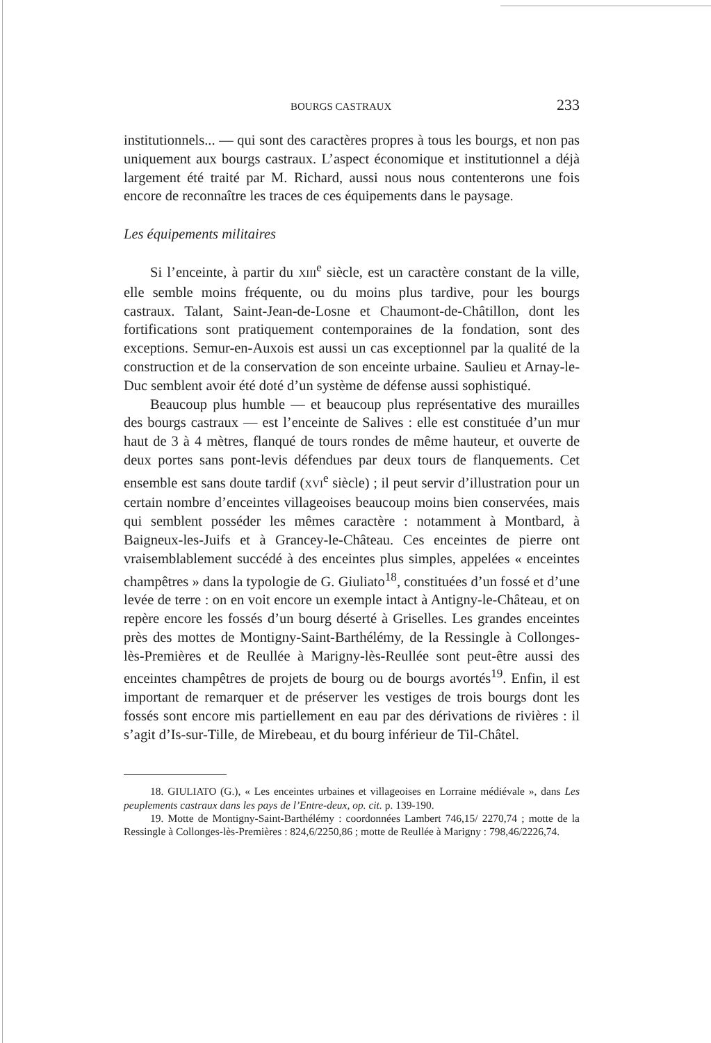BOURGS CASTRAUX 233
institutionnels... — qui sont des caractères propres à tous les bourgs, et non pas uniquement aux bourgs castraux. L’aspect économique et institutionnel a déjà largement été traité par M. Richard, aussi nous nous contenterons une fois encore de reconnaître les traces de ces équipements dans le paysage.
Les équipements militaires
Si l’enceinte, à partir du XIII<sup>e</sup> siècle, est un caractère constant de la ville, elle semble moins fréquente, ou du moins plus tardive, pour les bourgs castraux. Talant, Saint-Jean-de-Losne et Chaumont-de-Châtillon, dont les fortifications sont pratiquement contemporaines de la fondation, sont des exceptions. Semur-en-Auxois est aussi un cas exceptionnel par la qualité de la construction et de la conservation de son enceinte urbaine. Saulieu et Arnay-le-Duc semblent avoir été doté d’un système de défense aussi sophistiqué.
Beaucoup plus humble — et beaucoup plus représentative des murailles des bourgs castraux — est l’enceinte de Salives : elle est constituée d’un mur haut de 3 à 4 mètres, flanqué de tours rondes de même hauteur, et ouverte de deux portes sans pont-levis défendues par deux tours de flanquements. Cet ensemble est sans doute tardif (XVI<sup>e</sup> siècle) ; il peut servir d’illustration pour un certain nombre d’enceintes villageoises beaucoup moins bien conservées, mais qui semblent posséder les mêmes caractère : notamment à Montbard, à Baigneux-les-Juifs et à Grancey-le-Château. Ces enceintes de pierre ont vraisemblablement succédé à des enceintes plus simples, appelées « enceintes champêtres » dans la typologie de G. Giuliato<sup>18</sup>, constituées d’un fossé et d’une levée de terre : on en voit encore un exemple intact à Antigny-le-Château, et on repère encore les fossés d’un bourg déserté à Griselles. Les grandes enceintes près des mottes de Montigny-Saint-Barthélémy, de la Ressingle à Collonges-lès-Premières et de Reullée à Marigny-lès-Reullée sont peut-être aussi des enceintes champêtres de projets de bourg ou de bourgs avortés<sup>19</sup>. Enfin, il est important de remarquer et de préserver les vestiges de trois bourgs dont les fossés sont encore mis partiellement en eau par des dérivations de rivières : il s’agit d’Is-sur-Tille, de Mirebeau, et du bourg inférieur de Til-Châtel.
18. GIULIATO (G.), « Les enceintes urbaines et villageoises en Lorraine médiévale », dans Les peuplements castraux dans les pays de l’Entre-deux, op. cit. p. 139-190.
19. Motte de Montigny-Saint-Barthélémy : coordonnées Lambert 746,15/ 2270,74 ; motte de la Ressingle à Collonges-lès-Premières : 824,6/2250,86 ; motte de Reullée à Marigny : 798,46/2226,74.